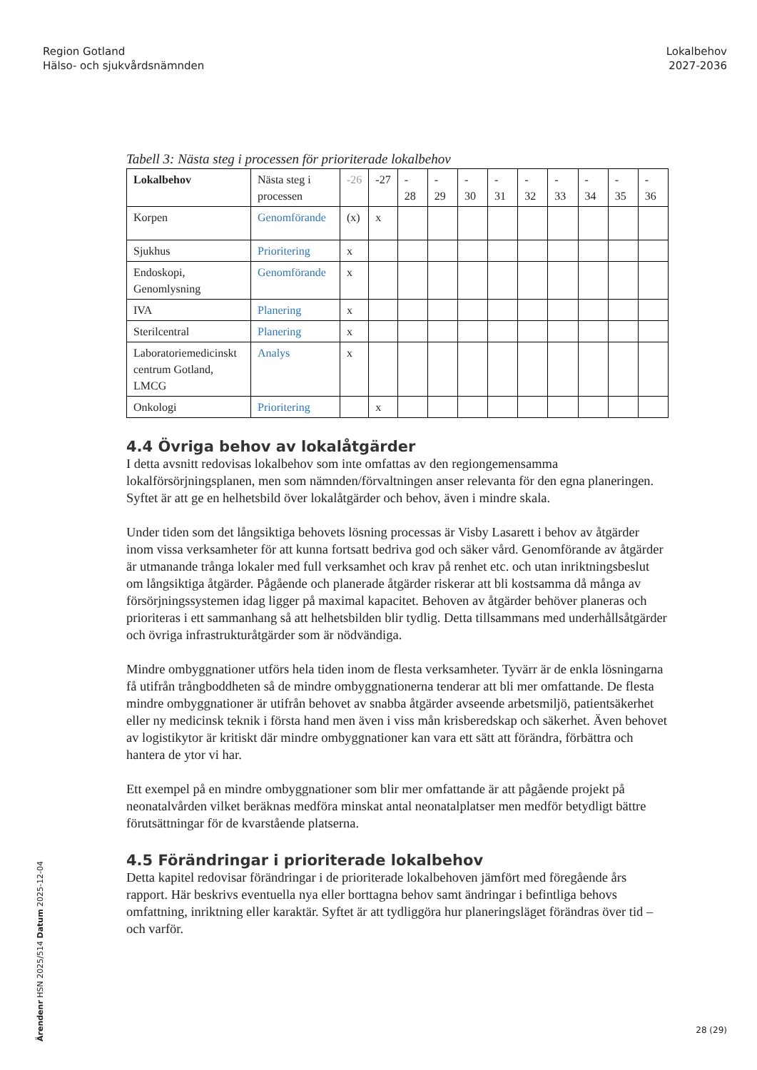Region Gotland
Hälso- och sjukvårdsnämnden
Lokalbehov
2027-2036
Tabell 3: Nästa steg i processen för prioriterade lokalbehov
| Lokalbehov | Nästa steg i processen | -26 | -27 | - 28 | - 29 | - 30 | - 31 | - 32 | - 33 | - 34 | - 35 | - 36 |
| --- | --- | --- | --- | --- | --- | --- | --- | --- | --- | --- | --- | --- |
| Korpen | Genomförande | (x) | x | | | | | | | | | |
| Sjukhus | Prioritering | x | | | | | | | | | | |
| Endoskopi, Genomlysning | Genomförande | x | | | | | | | | | | |
| IVA | Planering | x | | | | | | | | | | |
| Sterilcentral | Planering | x | | | | | | | | | | |
| Laboratoriemedicinskt centrum Gotland, LMCG | Analys | x | | | | | | | | | | |
| Onkologi | Prioritering | | x | | | | | | | | | |
4.4 Övriga behov av lokalåtgärder
I detta avsnitt redovisas lokalbehov som inte omfattas av den regiongemensamma lokalförsörjningsplanen, men som nämnden/förvaltningen anser relevanta för den egna planeringen. Syftet är att ge en helhetsbild över lokalåtgärder och behov, även i mindre skala.
Under tiden som det långsiktiga behovets lösning processas är Visby Lasarett i behov av åtgärder inom vissa verksamheter för att kunna fortsatt bedriva god och säker vård. Genomförande av åtgärder är utmanande trånga lokaler med full verksamhet och krav på renhet etc. och utan inriktningsbeslut om långsiktiga åtgärder. Pågående och planerade åtgärder riskerar att bli kostsamma då många av försörjningssystemen idag ligger på maximal kapacitet. Behoven av åtgärder behöver planeras och prioriteras i ett sammanhang så att helhetsbilden blir tydlig. Detta tillsammans med underhållsåtgärder och övriga infrastrukturåtgärder som är nödvändiga.
Mindre ombyggnationer utförs hela tiden inom de flesta verksamheter. Tyvärr är de enkla lösningarna få utifrån trångboddheten så de mindre ombyggnationerna tenderar att bli mer omfattande. De flesta mindre ombyggnationer är utifrån behovet av snabba åtgärder avseende arbetsmiljö, patientsäkerhet eller ny medicinsk teknik i första hand men även i viss mån krisberedskap och säkerhet. Även behovet av logistikytor är kritiskt där mindre ombyggnationer kan vara ett sätt att förändra, förbättra och hantera de ytor vi har.
Ett exempel på en mindre ombyggnationer som blir mer omfattande är att pågående projekt på neonatalvården vilket beräknas medföra minskat antal neonatalplatser men medför betydligt bättre förutsättningar för de kvarstående platserna.
4.5 Förändringar i prioriterade lokalbehov
Detta kapitel redovisar förändringar i de prioriterade lokalbehoven jämfört med föregående års rapport. Här beskrivs eventuella nya eller borttagna behov samt ändringar i befintliga behovs omfattning, inriktning eller karaktär. Syftet är att tydliggöra hur planeringsläget förändras över tid – och varför.
Ärendenr HSN 2025/514 Datum 2025-12-04
28 (29)